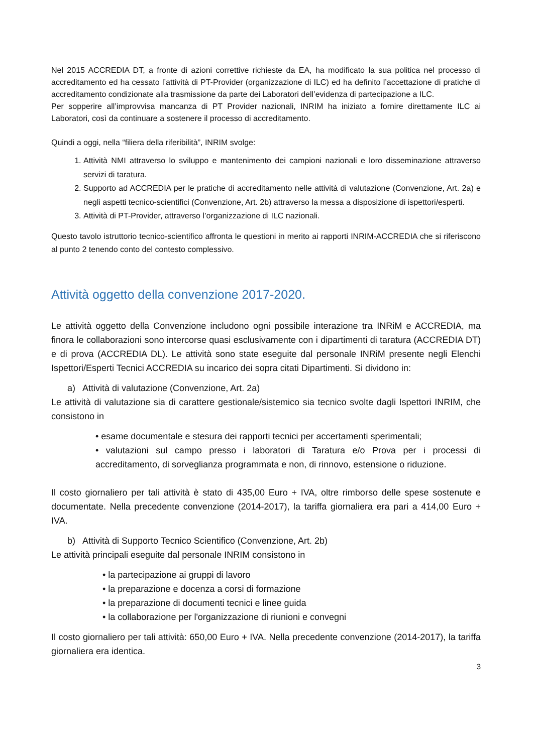Nel 2015 ACCREDIA DT, a fronte di azioni correttive richieste da EA, ha modificato la sua politica nel processo di accreditamento ed ha cessato l’attività di PT-Provider (organizzazione di ILC) ed ha definito l’accettazione di pratiche di accreditamento condizionate alla trasmissione da parte dei Laboratori dell’evidenza di partecipazione a ILC.
Per sopperire all’improvvisa mancanza di PT Provider nazionali, INRIM ha iniziato a fornire direttamente ILC ai Laboratori, così da continuare a sostenere il processo di accreditamento.
Quindi a oggi, nella “filiera della riferibilità”, INRIM svolge:
1. Attività NMI attraverso lo sviluppo e mantenimento dei campioni nazionali e loro disseminazione attraverso servizi di taratura.
2. Supporto ad ACCREDIA per le pratiche di accreditamento nelle attività di valutazione (Convenzione, Art. 2a) e negli aspetti tecnico-scientifici (Convenzione, Art. 2b) attraverso la messa a disposizione di ispettori/esperti.
3. Attività di PT-Provider, attraverso l’organizzazione di ILC nazionali.
Questo tavolo istruttorio tecnico-scientifico affronta le questioni in merito ai rapporti INRIM-ACCREDIA che si riferiscono al punto 2 tenendo conto del contesto complessivo.
Attività oggetto della convenzione 2017-2020.
Le attività oggetto della Convenzione includono ogni possibile interazione tra INRiM e ACCREDIA, ma finora le collaborazioni sono intercorse quasi esclusivamente con i dipartimenti di taratura (ACCREDIA DT) e di prova (ACCREDIA DL). Le attività sono state eseguite dal personale INRiM presente negli Elenchi Ispettori/Esperti Tecnici ACCREDIA su incarico dei sopra citati Dipartimenti. Si dividono in:
a) Attività di valutazione (Convenzione, Art. 2a)
Le attività di valutazione sia di carattere gestionale/sistemico sia tecnico svolte dagli Ispettori INRIM, che consistono in
• esame documentale e stesura dei rapporti tecnici per accertamenti sperimentali;
• valutazioni sul campo presso i laboratori di Taratura e/o Prova per i processi di accreditamento, di sorveglianza programmata e non, di rinnovo, estensione o riduzione.
Il costo giornaliero per tali attività è stato di 435,00 Euro + IVA, oltre rimborso delle spese sostenute e documentate. Nella precedente convenzione (2014-2017), la tariffa giornaliera era pari a 414,00 Euro + IVA.
b) Attività di Supporto Tecnico Scientifico (Convenzione, Art. 2b)
Le attività principali eseguite dal personale INRIM consistono in
• la partecipazione ai gruppi di lavoro
• la preparazione e docenza a corsi di formazione
• la preparazione di documenti tecnici e linee guida
• la collaborazione per l'organizzazione di riunioni e convegni
Il costo giornaliero per tali attività: 650,00 Euro + IVA. Nella precedente convenzione (2014-2017), la tariffa giornaliera era identica.
3